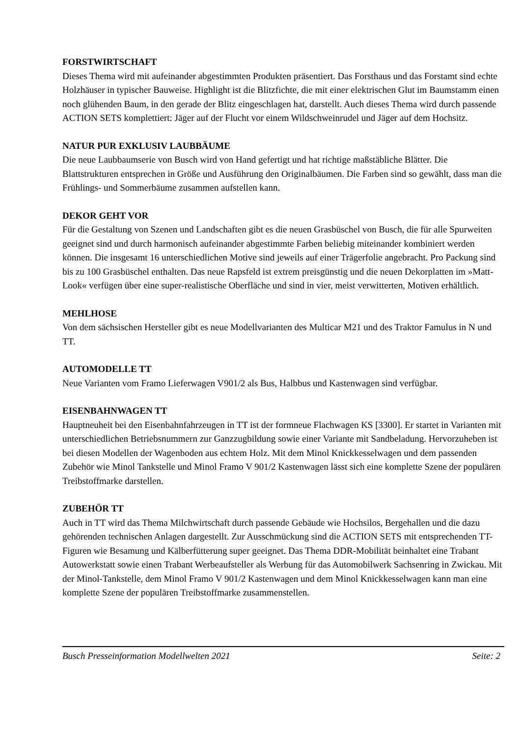FORSTWIRTSCHAFT
Dieses Thema wird mit aufeinander abgestimmten Produkten präsentiert. Das Forsthaus und das Forstamt sind echte Holzhäuser in typischer Bauweise. Highlight ist die Blitzfichte, die mit einer elektrischen Glut im Baumstamm einen noch glühenden Baum, in den gerade der Blitz eingeschlagen hat, darstellt. Auch dieses Thema wird durch passende ACTION SETS komplettiert: Jäger auf der Flucht vor einem Wildschweinrudel und Jäger auf dem Hochsitz.
NATUR PUR EXKLUSIV LAUBBÄUME
Die neue Laubbaumserie von Busch wird von Hand gefertigt und hat richtige maßstäbliche Blätter. Die Blattstrukturen entsprechen in Größe und Ausführung den Originalbäumen. Die Farben sind so gewählt, dass man die Frühlings- und Sommerbäume zusammen aufstellen kann.
DEKOR GEHT VOR
Für die Gestaltung von Szenen und Landschaften gibt es die neuen Grasbüschel von Busch, die für alle Spurweiten geeignet sind und durch harmonisch aufeinander abgestimmte Farben beliebig miteinander kombiniert werden können. Die insgesamt 16 unterschiedlichen Motive sind jeweils auf einer Trägerfolie angebracht. Pro Packung sind bis zu 100 Grasbüschel enthalten. Das neue Rapsfeld ist extrem preisgünstig und die neuen Dekorplatten im »Matt-Look« verfügen über eine super-realistische Oberfläche und sind in vier, meist verwitterten, Motiven erhältlich.
MEHLHOSE
Von dem sächsischen Hersteller gibt es neue Modellvarianten des Multicar M21 und des Traktor Famulus in N und TT.
AUTOMODELLE TT
Neue Varianten vom Framo Lieferwagen V901/2 als Bus, Halbbus und Kastenwagen sind verfügbar.
EISENBAHNWAGEN TT
Hauptneuheit bei den Eisenbahnfahrzeugen in TT ist der formneue Flachwagen KS [3300]. Er startet in Varianten mit unterschiedlichen Betriebsnummern zur Ganzzugbildung sowie einer Variante mit Sandbeladung. Hervorzuheben ist bei diesen Modellen der Wagenboden aus echtem Holz. Mit dem Minol Knickkesselwagen und dem passenden Zubehör wie Minol Tankstelle und Minol Framo V 901/2 Kastenwagen lässt sich eine komplette Szene der populären Treibstoffmarke darstellen.
ZUBEHÖR TT
Auch in TT wird das Thema Milchwirtschaft durch passende Gebäude wie Hochsilos, Bergehallen und die dazu gehörenden technischen Anlagen dargestellt. Zur Ausschmückung sind die ACTION SETS mit entsprechenden TT-Figuren wie Besamung und Kälberfütterung super geeignet. Das Thema DDR-Mobilität beinhaltet eine Trabant Autowerkstatt sowie einen Trabant Werbeaufsteller als Werbung für das Automobilwerk Sachsenring in Zwickau. Mit der Minol-Tankstelle, dem Minol Framo V 901/2 Kastenwagen und dem Minol Knickkesselwagen kann man eine komplette Szene der populären Treibstoffmarke zusammenstellen.
Busch Presseinformation Modellwelten 2021 Seite: 2